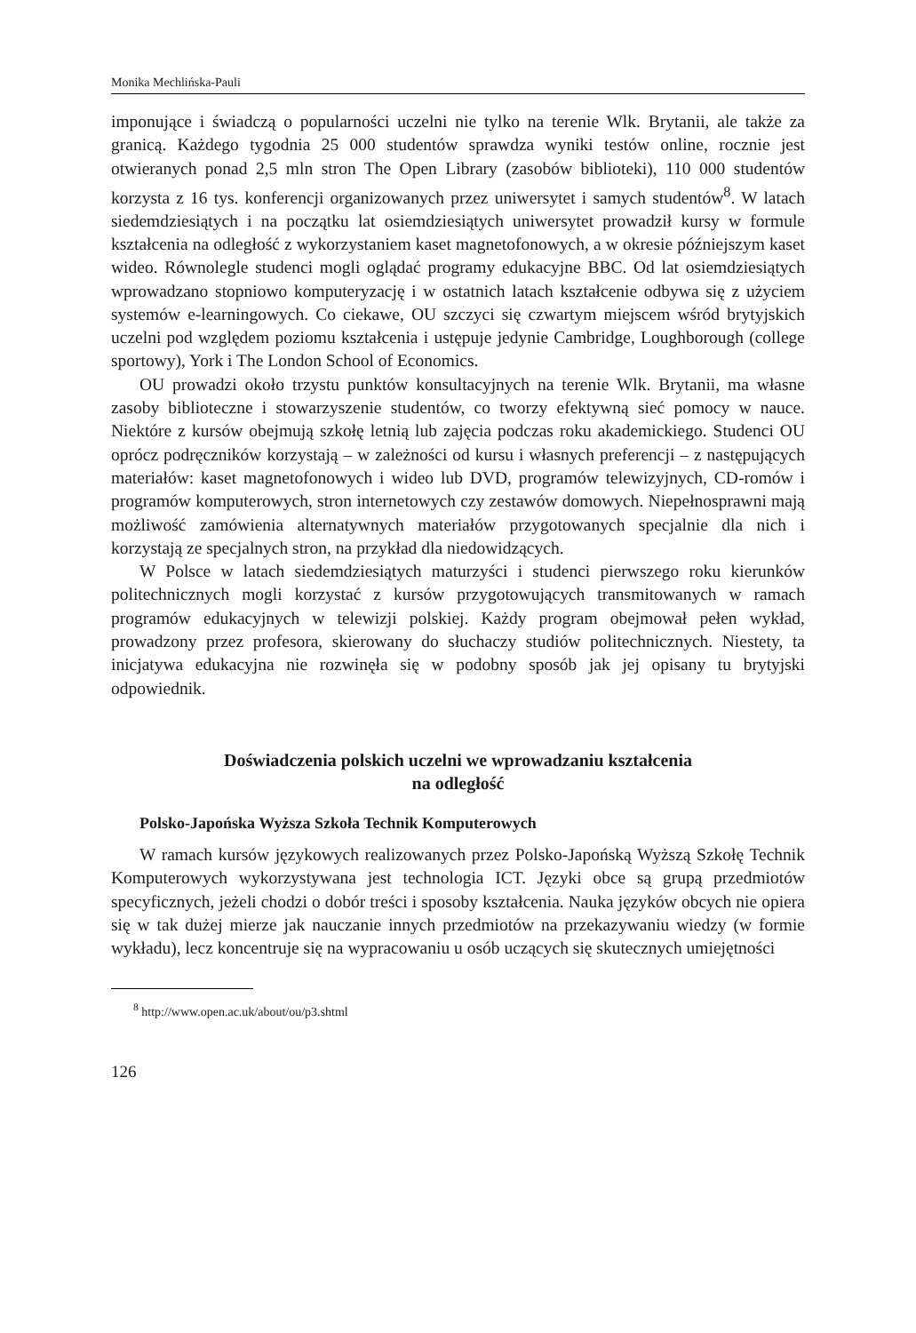Monika Mechlińska-Pauli
imponujące i świadczą o popularności uczelni nie tylko na terenie Wlk. Brytanii, ale także za granicą. Każdego tygodnia 25 000 studentów sprawdza wyniki testów online, rocznie jest otwieranych ponad 2,5 mln stron The Open Library (zasobów biblioteki), 110 000 studentów korzysta z 16 tys. konferencji organizowanych przez uniwersytet i samych studentów<sup>8</sup>. W latach siedemdziesiątych i na początku lat osiemdziesiątych uniwersytet prowadził kursy w formule kształcenia na odległość z wykorzystaniem kaset magnetofonowych, a w okresie późniejszym kaset wideo. Równolegle studenci mogli oglądać programy edukacyjne BBC. Od lat osiemdziesiątych wprowadzano stopniowo komputeryzację i w ostatnich latach kształcenie odbywa się z użyciem systemów e-learningowych. Co ciekawe, OU szczyci się czwartym miejscem wśród brytyjskich uczelni pod względem poziomu kształcenia i ustępuje jedynie Cambridge, Loughborough (college sportowy), York i The London School of Economics.
OU prowadzi około trzystu punktów konsultacyjnych na terenie Wlk. Brytanii, ma własne zasoby biblioteczne i stowarzyszenie studentów, co tworzy efektywną sieć pomocy w nauce. Niektóre z kursów obejmują szkołę letnią lub zajęcia podczas roku akademickiego. Studenci OU oprócz podręczników korzystają – w zależności od kursu i własnych preferencji – z następujących materiałów: kaset magnetofonowych i wideo lub DVD, programów telewizyjnych, CD-romów i programów komputerowych, stron internetowych czy zestawów domowych. Niepełnosprawni mają możliwość zamówienia alternatywnych materiałów przygotowanych specjalnie dla nich i korzystają ze specjalnych stron, na przykład dla niedowidzących.
W Polsce w latach siedemdziesiątych maturzyści i studenci pierwszego roku kierunków politechnicznych mogli korzystać z kursów przygotowujących transmitowanych w ramach programów edukacyjnych w telewizji polskiej. Każdy program obejmował pełen wykład, prowadzony przez profesora, skierowany do słuchaczy studiów politechnicznych. Niestety, ta inicjatywa edukacyjna nie rozwinęła się w podobny sposób jak jej opisany tu brytyjski odpowiednik.
Doświadczenia polskich uczelni we wprowadzaniu kształcenia
na odległość
Polsko-Japońska Wyższa Szkoła Technik Komputerowych
W ramach kursów językowych realizowanych przez Polsko-Japońską Wyższą Szkołę Technik Komputerowych wykorzystywana jest technologia ICT. Języki obce są grupą przedmiotów specyficznych, jeżeli chodzi o dobór treści i sposoby kształcenia. Nauka języków obcych nie opiera się w tak dużej mierze jak nauczanie innych przedmiotów na przekazywaniu wiedzy (w formie wykładu), lecz koncentruje się na wypracowaniu u osób uczących się skutecznych umiejętności
<sup>8</sup> http://www.open.ac.uk/about/ou/p3.shtml
126